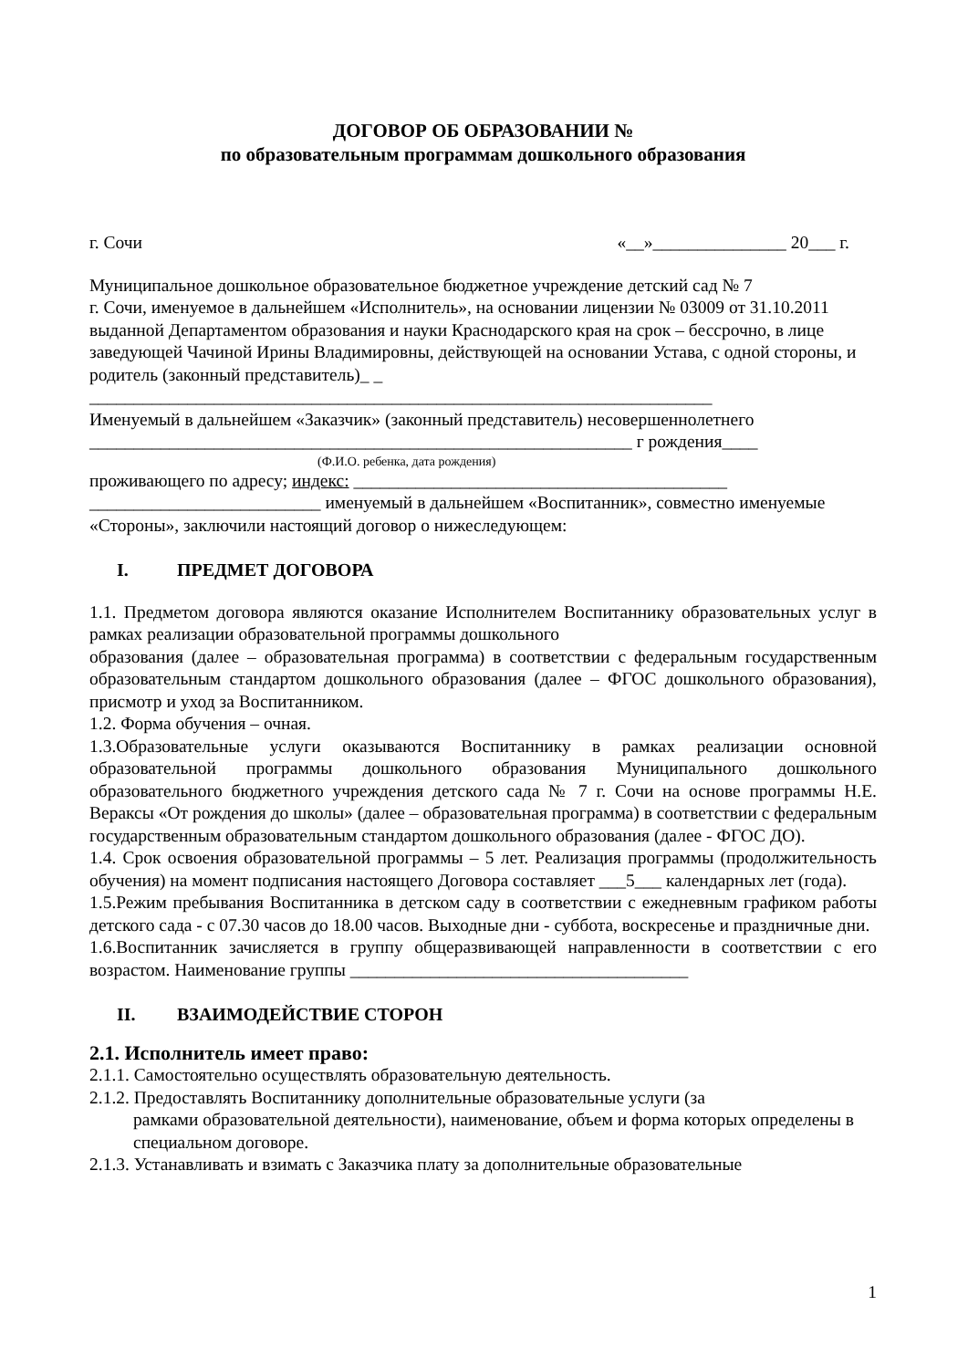ДОГОВОР ОБ ОБРАЗОВАНИИ №
по образовательным программам дошкольного образования
г. Сочи «__»_______________ 20___ г.
Муниципальное дошкольное образовательное бюджетное учреждение детский сад № 7
г. Сочи, именуемое в дальнейшем «Исполнитель», на основании лицензии № 03009 от 31.10.2011 выданной Департаментом образования и науки Краснодарского края на срок – бессрочно, в лице заведующей Чачиной Ирины Владимировны, действующей на основании Устава, с одной стороны, и родитель (законный представитель)_ _
______________________________________________________________________
Именуемый в дальнейшем «Заказчик» (законный представитель) несовершеннолетнего
_____________________________________________________________ г рождения____
(Ф.И.О. ребенка, дата рождения)
проживающего по адресу; индекс: __________________________________________
__________________________ именуемый в дальнейшем «Воспитанник», совместно именуемые «Стороны», заключили настоящий договор о нижеследующем:
I. ПРЕДМЕТ ДОГОВОРА
1.1. Предметом договора являются оказание Исполнителем Воспитаннику образовательных услуг в рамках реализации образовательной программы дошкольного
образования (далее – образовательная программа) в соответствии с федеральным государственным образовательным стандартом дошкольного образования (далее – ФГОС дошкольного образования), присмотр и уход за Воспитанником.
1.2. Форма обучения – очная.
1.3.Образовательные услуги оказываются Воспитаннику в рамках реализации основной образовательной программы дошкольного образования Муниципального дошкольного образовательного бюджетного учреждения детского сада № 7 г. Сочи на основе программы Н.Е. Вераксы «От рождения до школы» (далее – образовательная программа) в соответствии с федеральным государственным образовательным стандартом дошкольного образования (далее - ФГОС ДО).
1.4. Срок освоения образовательной программы – 5 лет. Реализация программы (продолжительность обучения) на момент подписания настоящего Договора составляет ___5___ календарных лет (года).
1.5.Режим пребывания Воспитанника в детском саду в соответствии с ежедневным графиком работы детского сада - с 07.30 часов до 18.00 часов. Выходные дни - суббота, воскресенье и праздничные дни.
1.6.Воспитанник зачисляется в группу общеразвивающей направленности в соответствии с его возрастом. Наименование группы ______________________________________
II. ВЗАИМОДЕЙСТВИЕ СТОРОН
2.1. Исполнитель имеет право:
2.1.1. Самостоятельно осуществлять образовательную деятельность.
2.1.2. Предоставлять Воспитаннику дополнительные образовательные услуги (за
рамками образовательной деятельности), наименование, объем и форма которых определены в специальном договоре.
2.1.3. Устанавливать и взимать с Заказчика плату за дополнительные образовательные
1